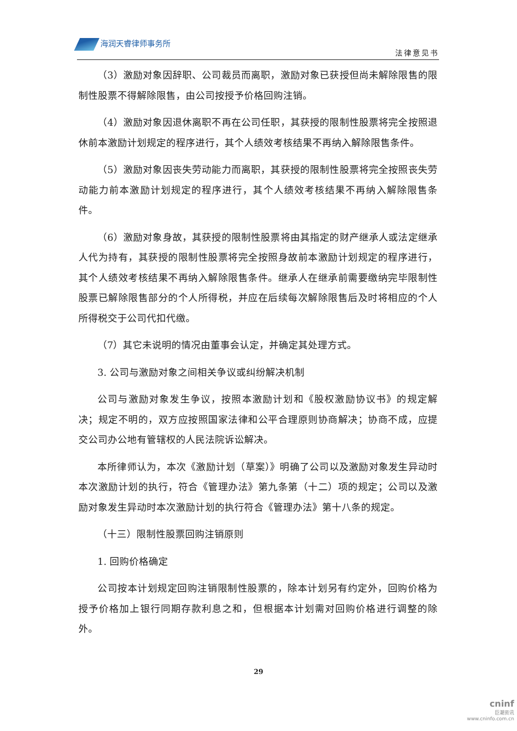海润天睿律师事务所
法律意见书
（3）激励对象因辞职、公司裁员而离职，激励对象已获授但尚未解除限售的限制性股票不得解除限售，由公司按授予价格回购注销。
（4）激励对象因退休离职不再在公司任职，其获授的限制性股票将完全按照退休前本激励计划规定的程序进行，其个人绩效考核结果不再纳入解除限售条件。
（5）激励对象因丧失劳动能力而离职，其获授的限制性股票将完全按照丧失劳动能力前本激励计划规定的程序进行，其个人绩效考核结果不再纳入解除限售条件。
（6）激励对象身故，其获授的限制性股票将由其指定的财产继承人或法定继承人代为持有，其获授的限制性股票将完全按照身故前本激励计划规定的程序进行，其个人绩效考核结果不再纳入解除限售条件。继承人在继承前需要缴纳完毕限制性股票已解除限售部分的个人所得税，并应在后续每次解除限售后及时将相应的个人所得税交于公司代扣代缴。
（7）其它未说明的情况由董事会认定，并确定其处理方式。
3. 公司与激励对象之间相关争议或纠纷解决机制
公司与激励对象发生争议，按照本激励计划和《股权激励协议书》的规定解决；规定不明的，双方应按照国家法律和公平合理原则协商解决；协商不成，应提交公司办公地有管辖权的人民法院诉讼解决。
本所律师认为，本次《激励计划（草案）》明确了公司以及激励对象发生异动时本次激励计划的执行，符合《管理办法》第九条第（十二）项的规定；公司以及激励对象发生异动时本次激励计划的执行符合《管理办法》第十八条的规定。
（十三）限制性股票回购注销原则
1. 回购价格确定
公司按本计划规定回购注销限制性股票的，除本计划另有约定外，回购价格为授予价格加上银行同期存款利息之和，但根据本计划需对回购价格进行调整的除外。
29
cninf
巨潮资讯
www.cninfo.com.cn